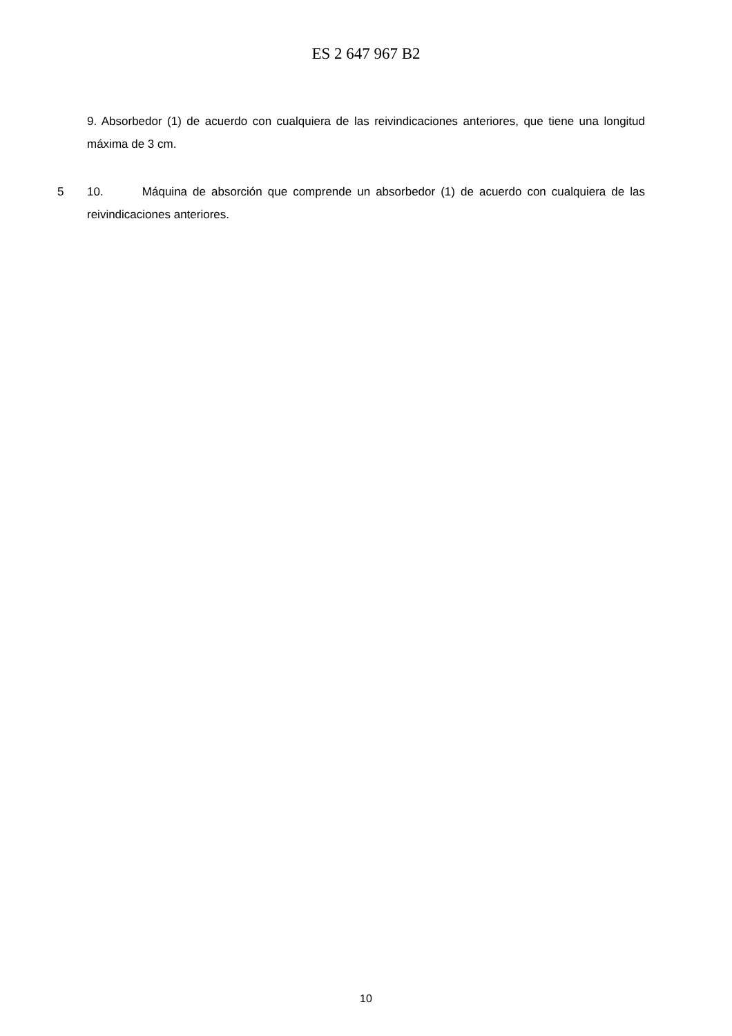ES 2 647 967 B2
9. Absorbedor (1) de acuerdo con cualquiera de las reivindicaciones anteriores, que tiene una longitud máxima de 3 cm.
5 10. Máquina de absorción que comprende un absorbedor (1) de acuerdo con cualquiera de las reivindicaciones anteriores.
10